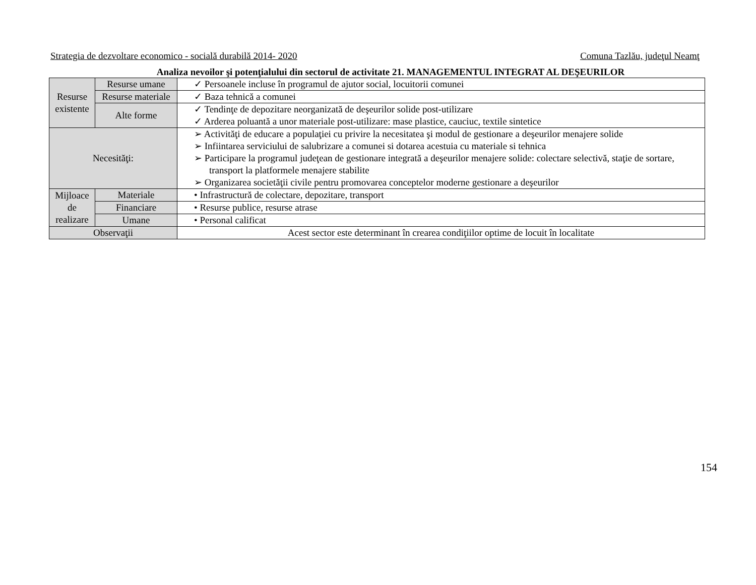Strategia de dezvoltare economico - socială durabilă 2014- 2020 Comuna Tazlău, judeţul Neamţ
Analiza nevoilor şi potenţialului din sectorul de activitate 21. MANAGEMENTUL INTEGRAT AL DEŞEURILOR
| Resurse existente | Resurse umane | ✓ Persoanele incluse în programul de ajutor social, locuitorii comunei |
| | Resurse materiale | ✓ Baza tehnică a comunei |
| | Alte forme | ✓ Tendinţe de depozitare neorganizată de deşeurilor solide post-utilizare ✓ Arderea poluantă a unor materiale post-utilizare: mase plastice, cauciuc, textile sintetice |
| Necesităţi: | | ➢ Activităţi de educare a populaţiei cu privire la necesitatea şi modul de gestionare a deşeurilor menajere solide ➢ Infiintarea serviciului de salubrizare a comunei si dotarea acestuia cu materiale si tehnica ➢ Participare la programul judeţean de gestionare integrată a deşeurilor menajere solide: colectare selectivă, staţie de sortare, transport la platformele menajere stabilite ➢ Organizarea societăţii civile pentru promovarea conceptelor moderne gestionare a deşeurilor |
| Mijloace de realizare | Materiale | • Infrastructură de colectare, depozitare, transport |
| | Financiare | • Resurse publice, resurse atrase |
| | Umane | • Personal calificat |
| Observaţii | | Acest sector este determinant în crearea condiţiilor optime de locuit în localitate |
154